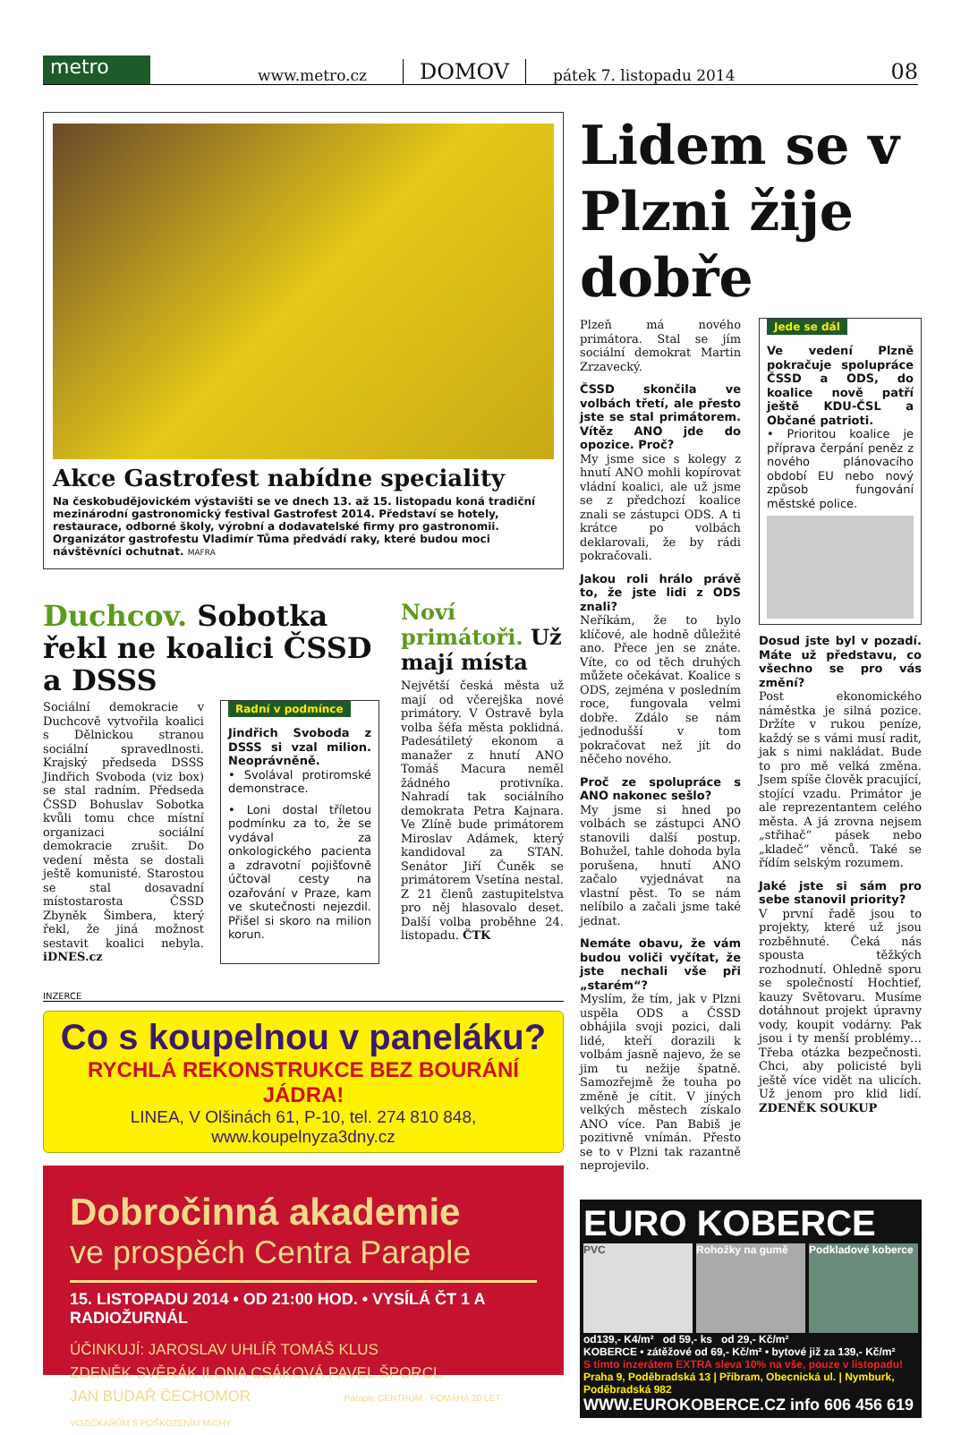metro
www.metro.cz DOMOV pátek 7. listopadu 2014 08
Akce Gastrofest nabídne speciality
Na českobudějovickém výstavišti se ve dnech 13. až 15. listopadu koná tradiční mezinárodní gastronomický festival Gastrofest 2014. Představí se hotely, restaurace, odborné školy, výrobní a dodavatelské firmy pro gastronomii. Organizátor gastrofestu Vladimír Tůma předvádí raky, které budou moci návštěvníci ochutnat. MAFRA
Duchcov. Sobotka řekl ne koalici ČSSD a DSSS
Sociální demokracie v Duchcově vytvořila koalici s Dělnickou stranou sociální spravedlnosti. Krajský předseda DSSS Jindřich Svoboda (viz box) se stal radním. Předseda ČSSD Bohuslav Sobotka kvůli tomu chce místní organizaci sociální demokracie zrušit. Do vedení města se dostali ještě komunisté. Starostou se stal dosavadní místostarosta ČSSD Zbyněk Šimbera, který řekl, že jiná možnost sestavit koalici nebyla. iDNES.cz
Radní v podmínce
Jindřich Svoboda z DSSS si vzal milion. Neoprávněně.
• Svolával protiromské demonstrace.
• Loni dostal tříletou podmínku za to, že se vydával za onkologického pacienta a zdravotní pojišťovně účtoval cesty na ozařování v Praze, kam ve skutečnosti nejezdil. Přišel si skoro na milion korun.
Noví primátoři. Už mají místa
Největší česká města už mají od včerejška nové primátory. V Ostravě byla volba šéfa města poklidná. Padesátiletý ekonom a manažer z hnutí ANO Tomáš Macura neměl žádného protivníka. Nahradí tak sociálního demokrata Petra Kajnara. Ve Zlíně bude primátorem Miroslav Adámek, který kandidoval za STAN. Senátor Jiří Čuněk se primátorem Vsetína nestal. Z 21 členů zastupitelstva pro něj hlasovalo deset. Další volba proběhne 24. listopadu. ČTK
INZERCE
Co s koupelnou v paneláku?
RYCHLÁ REKONSTRUKCE BEZ BOURÁNÍ JÁDRA!
LINEA, V Olšinách 61, P-10, tel. 274 810 848, www.koupelnyza3dny.cz
Dobročinná akademie
ve prospěch Centra Paraple
15. LISTOPADU 2014 • OD 21:00 HOD. • VYSÍLÁ ČT 1 A RADIOŽURNÁL
ÚČINKUJÍ: JAROSLAV UHLÍŘ TOMÁŠ KLUS
ZDENĚK SVĚRÁK ILONA CSÁKOVÁ PAVEL ŠPORCL
JAN BUDAŘ ČECHOMOR Paraple CENTRUM · POMÁHÁ 20 LET VOZÍČKÁŘŮM S POŠKOZENÍM MÍCHY
Lidem se v Plzni žije dobře
Plzeň má nového primátora. Stal se jím sociální demokrat Martin Zrzavecký.
ČSSD skončila ve volbách třetí, ale přesto jste se stal primátorem. Vítěz ANO jde do opozice. Proč?
My jsme sice s kolegy z hnutí ANO mohli kopírovat vládní koalici, ale už jsme se z předchozí koalice znali se zástupci ODS. A ti krátce po volbách deklarovali, že by rádi pokračovali.
Jakou roli hrálo právě to, že jste lidi z ODS znali?
Neříkám, že to bylo klíčové, ale hodně důležité ano. Přece jen se znáte. Víte, co od těch druhých můžete očekávat. Koalice s ODS, zejména v posledním roce, fungovala velmi dobře. Zdálo se nám jednodušší v tom pokračovat než jít do něčeho nového.
Proč ze spolupráce s ANO nakonec sešlo?
My jsme si hned po volbách se zástupci ANO stanovili další postup. Bohužel, tahle dohoda byla porušena, hnutí ANO začalo vyjednávat na vlastní pěst. To se nám nelíbilo a začali jsme také jednat.
Nemáte obavu, že vám budou voliči vyčítat, že jste nechali vše při „starém“?
Myslím, že tím, jak v Plzni uspěla ODS a ČSSD obhájila svoji pozici, dali lidé, kteří dorazili k volbám jasně najevo, že se jim tu nežije špatně. Samozřejmě že touha po změně je cítit. V jiných velkých městech získalo ANO více. Pan Babiš je pozitivně vnímán. Přesto se to v Plzni tak razantně neprojevilo.
Jede se dál
Ve vedení Plzně pokračuje spolupráce ČSSD a ODS, do koalice nově patří ještě KDU-ČSL a Občané patrioti.
• Prioritou koalice je příprava čerpání peněz z nového plánovacího období EU nebo nový způsob fungování městské police.
Dosud jste byl v pozadí. Máte už představu, co všechno se pro vás změní?
Post ekonomického náměstka je silná pozice. Držíte v rukou peníze, každý se s vámi musí radit, jak s nimi nakládat. Bude to pro mě velká změna. Jsem spíše člověk pracující, stojící vzadu. Primátor je ale reprezentantem celého města. A já zrovna nejsem „střihač“ pásek nebo „kladeč“ věnců. Také se řídím selským rozumem.
Jaké jste si sám pro sebe stanovil priority?
V první řadě jsou to projekty, které už jsou rozběhnuté. Čeká nás spousta těžkých rozhodnutí. Ohledně sporu se společností Hochtief, kauzy Světovaru. Musíme dotáhnout projekt úpravny vody, koupit vodárny. Pak jsou i ty menší problémy… Třeba otázka bezpečnosti. Chci, aby policisté byli ještě více vidět na ulicích. Už jenom pro klid lidí. ZDENĚK SOUKUP
EURO KOBERCE
PVC Rohožky na gumě Podkladové koberce
od139,- K4/m² od 59,- ks od 29,- Kč/m²
KOBERCE • zátěžové od 69,- Kč/m² • bytové již za 139,- Kč/m²
S tímto inzerátem EXTRA sleva 10% na vše, pouze v listopadu!
Praha 9, Poděbradská 13 | Příbram, Obecnická ul. | Nymburk, Poděbradská 982
WWW.EUROKOBERCE.CZ info 606 456 619